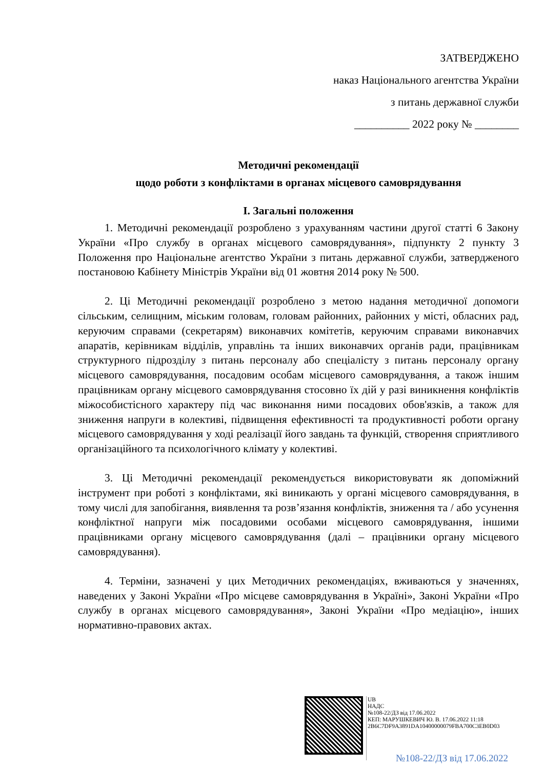ЗАТВЕРДЖЕНО
наказ Національного агентства України
з питань державної служби
__________ 2022 року № ________
Методичні рекомендації
щодо роботи з конфліктами в органах місцевого самоврядування
I. Загальні положення
1. Методичні рекомендації розроблено з урахуванням частини другої статті 6 Закону України «Про службу в органах місцевого самоврядування», підпункту 2 пункту 3 Положення про Національне агентство України з питань державної служби, затвердженого постановою Кабінету Міністрів України від 01 жовтня 2014 року № 500.
2. Ці Методичні рекомендації розроблено з метою надання методичної допомоги сільським, селищним, міським головам, головам районних, районних у місті, обласних рад, керуючим справами (секретарям) виконавчих комітетів, керуючим справами виконавчих апаратів, керівникам відділів, управлінь та інших виконавчих органів ради, працівникам структурного підрозділу з питань персоналу або спеціалісту з питань персоналу органу місцевого самоврядування, посадовим особам місцевого самоврядування, а також іншим працівникам органу місцевого самоврядування стосовно їх дій у разі виникнення конфліктів міжособистісного характеру під час виконання ними посадових обов'язків, а також для зниження напруги в колективі, підвищення ефективності та продуктивності роботи органу місцевого самоврядування у ході реалізації його завдань та функцій, створення сприятливого організаційного та психологічного клімату у колективі.
3. Ці Методичні рекомендації рекомендується використовувати як допоміжний інструмент при роботі з конфліктами, які виникають у органі місцевого самоврядування, в тому числі для запобігання, виявлення та розв’язання конфліктів, зниження та / або усунення конфліктної напруги між посадовими особами місцевого самоврядування, іншими працівниками органу місцевого самоврядування (далі – працівники органу місцевого самоврядування).
4. Терміни, зазначені у цих Методичних рекомендаціях, вживаються у значеннях, наведених у Законі України «Про місцеве самоврядування в Україні», Законі України «Про службу в органах місцевого самоврядування», Законі України «Про медіацію», інших нормативно-правових актах.
UB
НАДС
№108-22/ДЗ від 17.06.2022
КЕП: МАРУШКЕВИЧ Ю. В. 17.06.2022 11:18
2B6C7DF9A3891DA10400000079FBA700C3EB0D03
№108-22/ДЗ від 17.06.2022